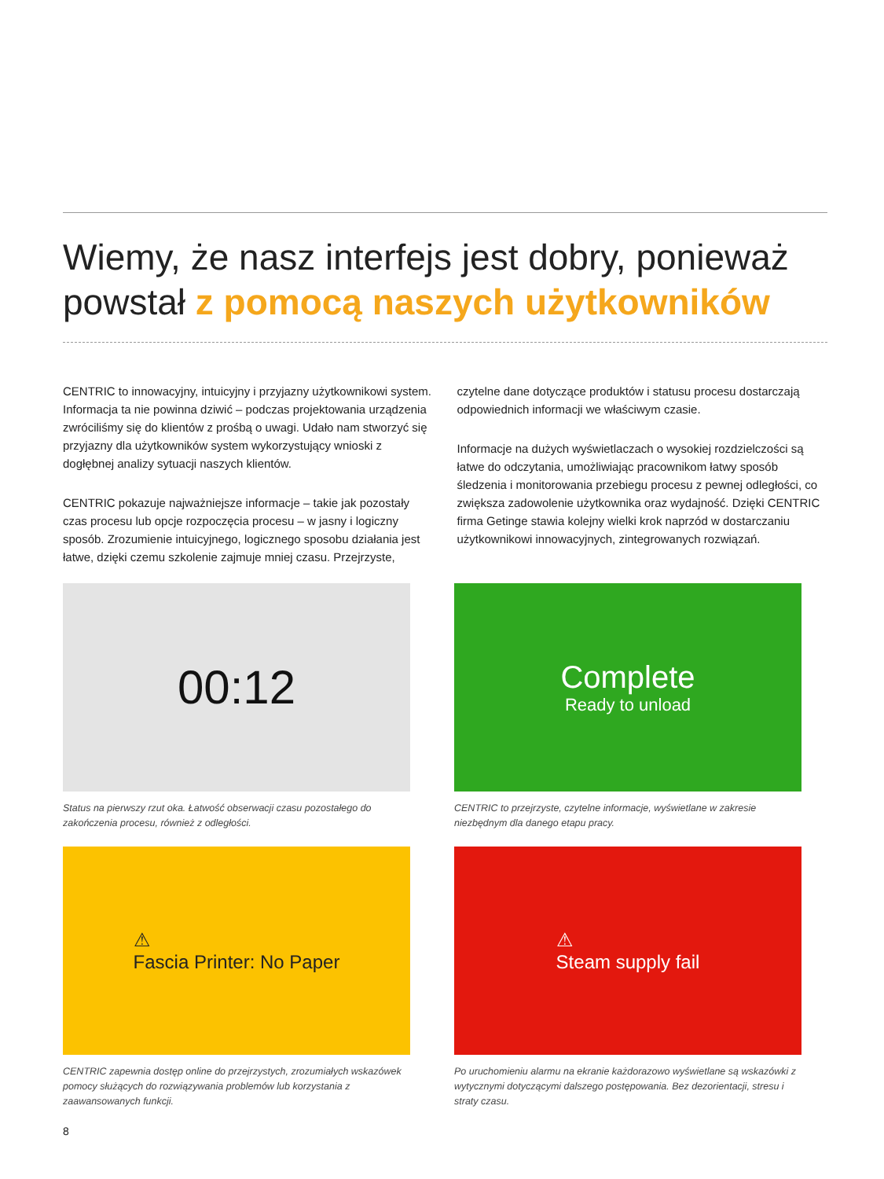Wiemy, że nasz interfejs jest dobry, ponieważ powstał z pomocą naszych użytkowników
CENTRIC to innowacyjny, intuicyjny i przyjazny użytkownikowi system. Informacja ta nie powinna dziwić – podczas projektowania urządzenia zwróciliśmy się do klientów z prośbą o uwagi. Udało nam stworzyć się przyjazny dla użytkowników system wykorzystujący wnioski z dogłębnej analizy sytuacji naszych klientów.
CENTRIC pokazuje najważniejsze informacje – takie jak pozostały czas procesu lub opcje rozpoczęcia procesu – w jasny i logiczny sposób. Zrozumienie intuicyjnego, logicznego sposobu działania jest łatwe, dzięki czemu szkolenie zajmuje mniej czasu. Przejrzyste, czytelne dane dotyczące produktów i statusu procesu dostarczają odpowiednich informacji we właściwym czasie.
Informacje na dużych wyświetlaczach o wysokiej rozdzielczości są łatwe do odczytania, umożliwiając pracownikom łatwy sposób śledzenia i monitorowania przebiegu procesu z pewnej odległości, co zwiększa zadowolenie użytkownika oraz wydajność. Dzięki CENTRIC firma Getinge stawia kolejny wielki krok naprzód w dostarczaniu użytkownikowi innowacyjnych, zintegrowanych rozwiązań.
00:12
Status na pierwszy rzut oka. Łatwość obserwacji czasu pozostałego do zakończenia procesu, również z odległości.
Complete
Ready to unload
CENTRIC to przejrzyste, czytelne informacje, wyświetlane w zakresie niezbędnym dla danego etapu pracy.
⚠
Fascia Printer: No Paper
CENTRIC zapewnia dostęp online do przejrzystych, zrozumiałych wskazówek pomocy służących do rozwiązywania problemów lub korzystania z zaawansowanych funkcji.
⚠
Steam supply fail
Po uruchomieniu alarmu na ekranie każdorazowo wyświetlane są wskazówki z wytycznymi dotyczącymi dalszego postępowania. Bez dezorientacji, stresu i straty czasu.
8